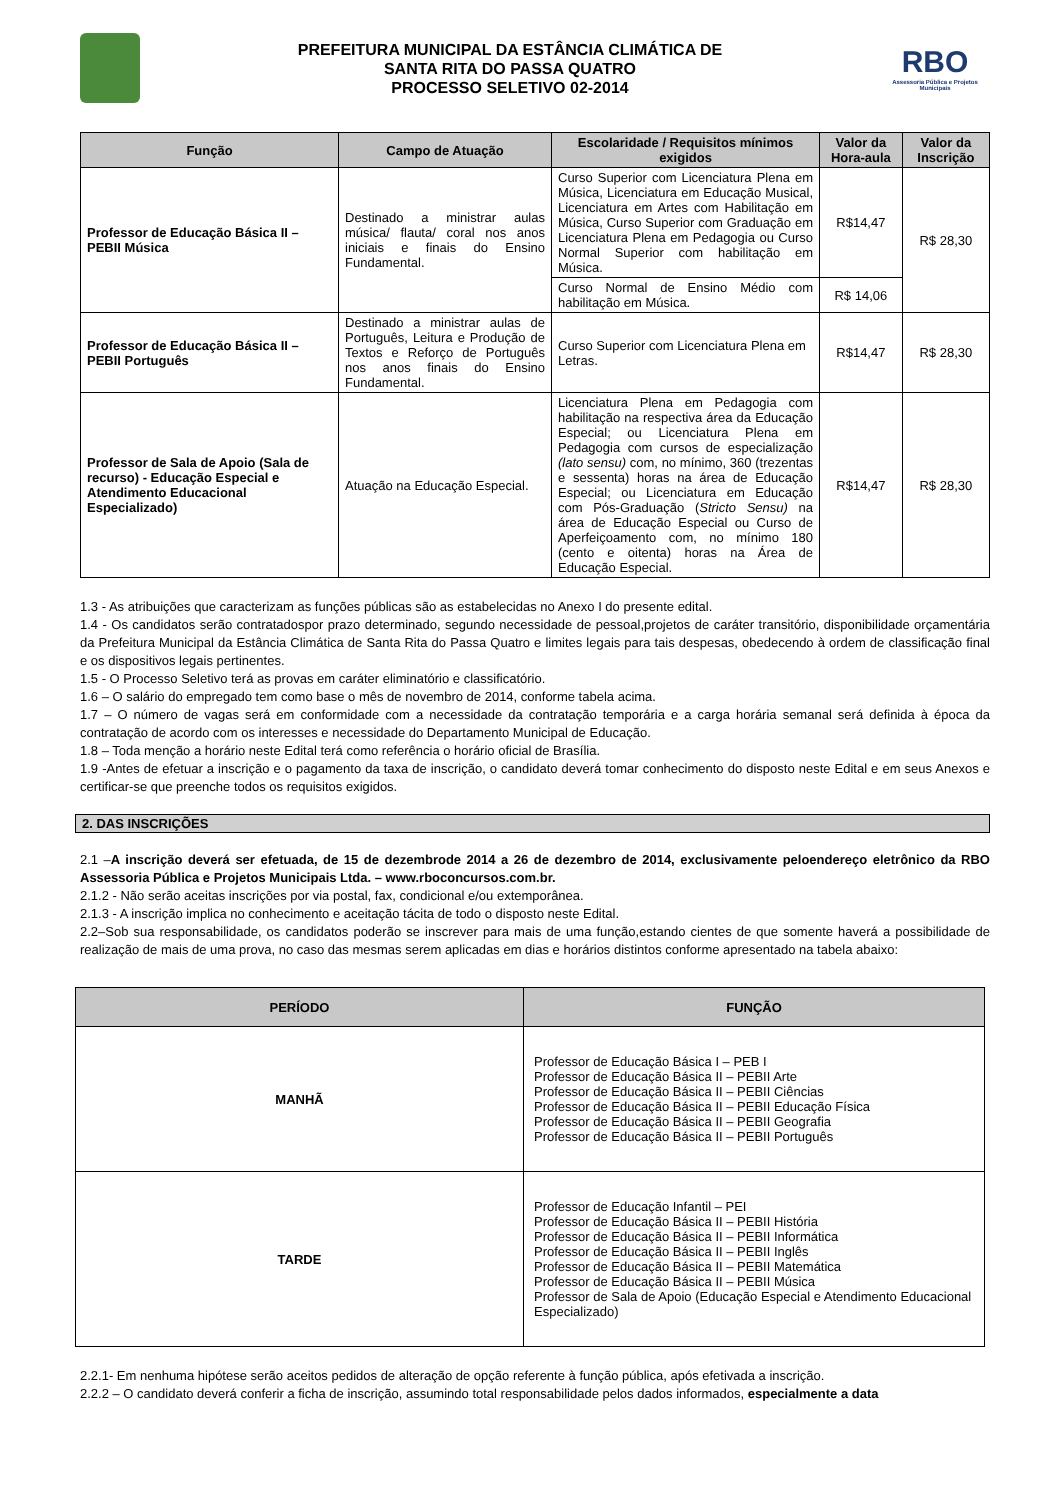PREFEITURA MUNICIPAL DA ESTÂNCIA CLIMÁTICA DE
SANTA RITA DO PASSA QUATRO
PROCESSO SELETIVO 02-2014
RBO
Assessoria Pública e Projetos Municipais
| Função | Campo de Atuação | Escolaridade / Requisitos mínimos exigidos | Valor da Hora-aula | Valor da Inscrição |
| --- | --- | --- | --- | --- |
| Professor de Educação Básica II – PEBII Música | Destinado a ministrar aulas música/ flauta/ coral nos anos iniciais e finais do Ensino Fundamental. | Curso Superior com Licenciatura Plena em Música, Licenciatura em Educação Musical, Licenciatura em Artes com Habilitação em Música, Curso Superior com Graduação em Licenciatura Plena em Pedagogia ou Curso Normal Superior com habilitação em Música. | R$14,47 | R$ 28,30 |
| | | Curso Normal de Ensino Médio com habilitação em Música. | R$ 14,06 | |
| Professor de Educação Básica II – PEBII Português | Destinado a ministrar aulas de Português, Leitura e Produção de Textos e Reforço de Português nos anos finais do Ensino Fundamental. | Curso Superior com Licenciatura Plena em Letras. | R$14,47 | R$ 28,30 |
| Professor de Sala de Apoio (Sala de recurso) - Educação Especial e Atendimento Educacional Especializado) | Atuação na Educação Especial. | Licenciatura Plena em Pedagogia com habilitação na respectiva área da Educação Especial; ou Licenciatura Plena em Pedagogia com cursos de especialização (lato sensu) com, no mínimo, 360 (trezentas e sessenta) horas na área de Educação Especial; ou Licenciatura em Educação com Pós-Graduação ( Stricto Sensu) na área de Educação Especial ou Curso de Aperfeiçoamento com, no mínimo 180 (cento e oitenta) horas na Área de Educação Especial. | R$14,47 | R$ 28,30 |
1.3 - As atribuições que caracterizam as funções públicas são as estabelecidas no Anexo I do presente edital.
1.4 - Os candidatos serão contratadospor prazo determinado, segundo necessidade de pessoal,projetos de caráter transitório, disponibilidade orçamentária da Prefeitura Municipal da Estância Climática de Santa Rita do Passa Quatro e limites legais para tais despesas, obedecendo à ordem de classificação final e os dispositivos legais pertinentes.
1.5 - O Processo Seletivo terá as provas em caráter eliminatório e classificatório.
1.6 – O salário do empregado tem como base o mês de novembro de 2014, conforme tabela acima.
1.7 – O número de vagas será em conformidade com a necessidade da contratação temporária e a carga horária semanal será definida à época da contratação de acordo com os interesses e necessidade do Departamento Municipal de Educação.
1.8 – Toda menção a horário neste Edital terá como referência o horário oficial de Brasília.
1.9 -Antes de efetuar a inscrição e o pagamento da taxa de inscrição, o candidato deverá tomar conhecimento do disposto neste Edital e em seus Anexos e certificar-se que preenche todos os requisitos exigidos.
2. DAS INSCRIÇÕES
2.1 –A inscrição deverá ser efetuada, de 15 de dezembrode 2014 a 26 de dezembro de 2014, exclusivamente peloendereço eletrônico da RBO Assessoria Pública e Projetos Municipais Ltda. – www.rboconcursos.com.br.
2.1.2 - Não serão aceitas inscrições por via postal, fax, condicional e/ou extemporânea.
2.1.3 - A inscrição implica no conhecimento e aceitação tácita de todo o disposto neste Edital.
2.2–Sob sua responsabilidade, os candidatos poderão se inscrever para mais de uma função,estando cientes de que somente haverá a possibilidade de realização de mais de uma prova, no caso das mesmas serem aplicadas em dias e horários distintos conforme apresentado na tabela abaixo:
| PERÍODO | FUNÇÃO |
| --- | --- |
| MANHÃ | Professor de Educação Básica I – PEB I Professor de Educação Básica II – PEBII Arte Professor de Educação Básica II – PEBII Ciências Professor de Educação Básica II – PEBII Educação Física Professor de Educação Básica II – PEBII Geografia Professor de Educação Básica II – PEBII Português |
| TARDE | Professor de Educação Infantil – PEI Professor de Educação Básica II – PEBII História Professor de Educação Básica II – PEBII Informática Professor de Educação Básica II – PEBII Inglês Professor de Educação Básica II – PEBII Matemática Professor de Educação Básica II – PEBII Música Professor de Sala de Apoio (Educação Especial e Atendimento Educacional Especializado) |
2.2.1- Em nenhuma hipótese serão aceitos pedidos de alteração de opção referente à função pública, após efetivada a inscrição.
2.2.2 – O candidato deverá conferir a ficha de inscrição, assumindo total responsabilidade pelos dados informados, especialmente a data